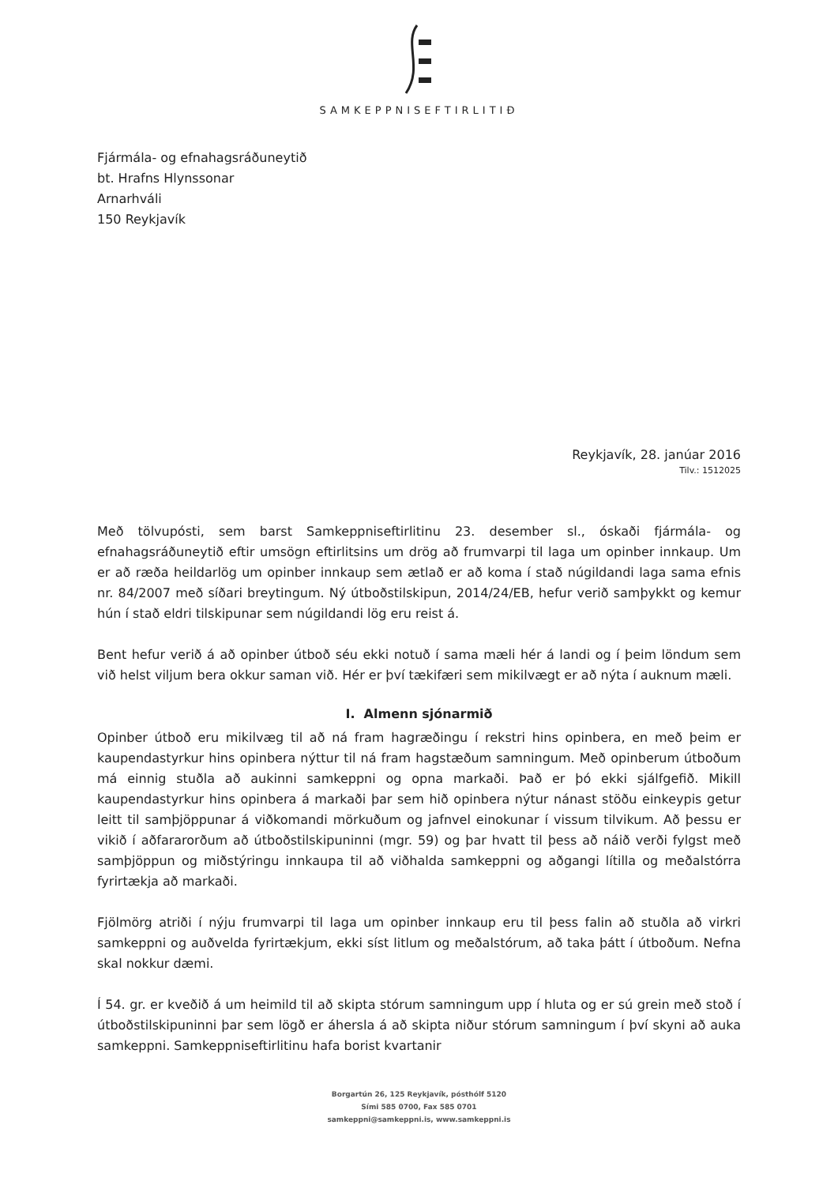SAMKEPPNISEFTIRLITIÐ
Fjármála- og efnahagsráðuneytið
bt. Hrafns Hlynssonar
Arnarhváli
150 Reykjavík
Reykjavík, 28. janúar 2016
Tilv.: 1512025
Með tölvupósti, sem barst Samkeppniseftirlitinu 23. desember sl., óskaði fjármála- og efnahagsráðuneytið eftir umsögn eftirlitsins um drög að frumvarpi til laga um opinber innkaup. Um er að ræða heildarlög um opinber innkaup sem ætlað er að koma í stað núgildandi laga sama efnis nr. 84/2007 með síðari breytingum. Ný útboðstilskipun, 2014/24/EB, hefur verið samþykkt og kemur hún í stað eldri tilskipunar sem núgildandi lög eru reist á.
Bent hefur verið á að opinber útboð séu ekki notuð í sama mæli hér á landi og í þeim löndum sem við helst viljum bera okkur saman við. Hér er því tækifæri sem mikilvægt er að nýta í auknum mæli.
I. Almenn sjónarmið
Opinber útboð eru mikilvæg til að ná fram hagræðingu í rekstri hins opinbera, en með þeim er kaupendastyrkur hins opinbera nýttur til ná fram hagstæðum samningum. Með opinberum útboðum má einnig stuðla að aukinni samkeppni og opna markaði. Það er þó ekki sjálfgefið. Mikill kaupendastyrkur hins opinbera á markaði þar sem hið opinbera nýtur nánast stöðu einkeypis getur leitt til samþjöppunar á viðkomandi mörkuðum og jafnvel einokunar í vissum tilvikum. Að þessu er vikið í aðfararorðum að útboðstilskipuninni (mgr. 59) og þar hvatt til þess að náið verði fylgst með samþjöppun og miðstýringu innkaupa til að viðhalda samkeppni og aðgangi lítilla og meðalstórra fyrirtækja að markaði.
Fjölmörg atriði í nýju frumvarpi til laga um opinber innkaup eru til þess falin að stuðla að virkri samkeppni og auðvelda fyrirtækjum, ekki síst litlum og meðalstórum, að taka þátt í útboðum. Nefna skal nokkur dæmi.
Í 54. gr. er kveðið á um heimild til að skipta stórum samningum upp í hluta og er sú grein með stoð í útboðstilskipuninni þar sem lögð er áhersla á að skipta niður stórum samningum í því skyni að auka samkeppni. Samkeppniseftirlitinu hafa borist kvartanir
Borgartún 26, 125 Reykjavík, pósthólf 5120
Sími 585 0700, Fax 585 0701
samkeppni@samkeppni.is, www.samkeppni.is